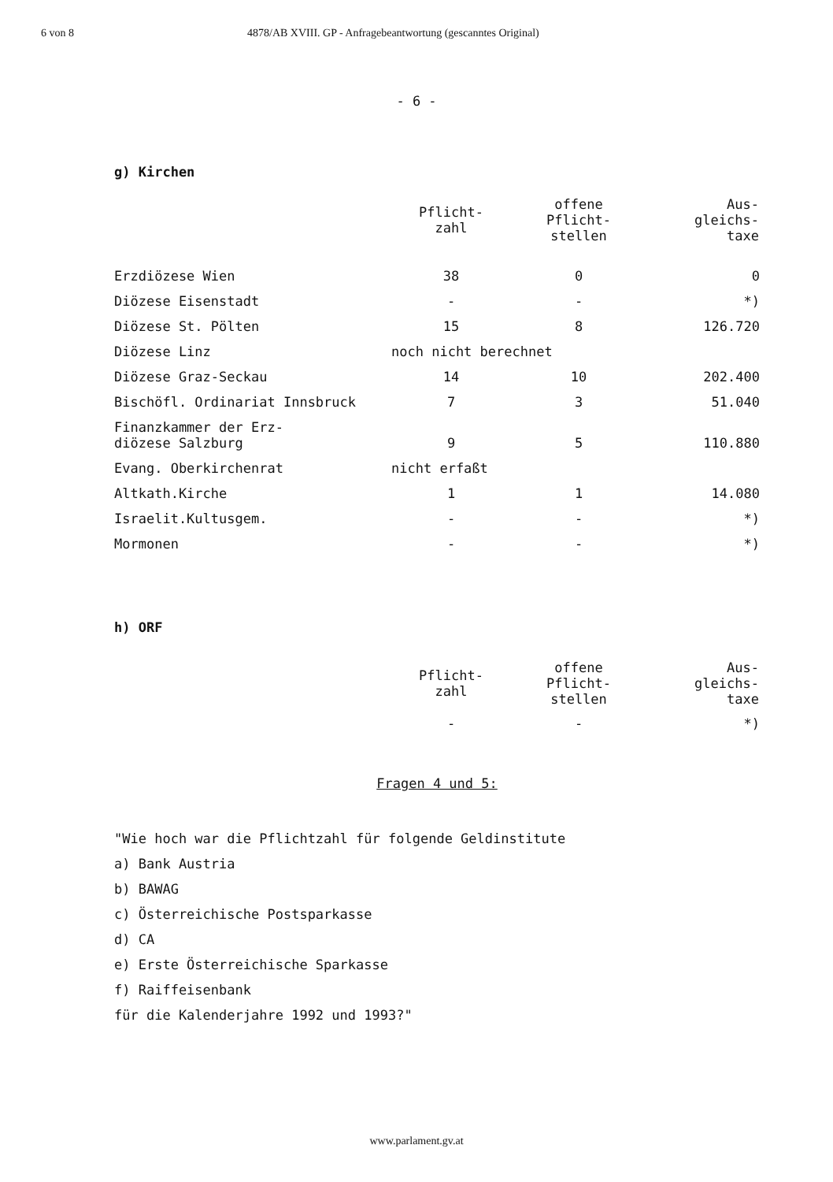6 von 8 4878/AB XVIII. GP - Anfragebeantwortung (gescanntes Original)
- 6 -
g) Kirchen
| | Pflicht- zahl | offene Pflicht- stellen | Aus- gleichs- taxe |
| --- | --- | --- | --- |
| Erzdiözese Wien | 38 | 0 | 0 |
| Diözese Eisenstadt | - | - | *) |
| Diözese St. Pölten | 15 | 8 | 126.720 |
| Diözese Linz | noch nicht berechnet | | |
| Diözese Graz-Seckau | 14 | 10 | 202.400 |
| Bischöfl. Ordinariat Innsbruck | 7 | 3 | 51.040 |
| Finanzkammer der Erz- diözese Salzburg | 9 | 5 | 110.880 |
| Evang. Oberkirchenrat | nicht erfaßt | | |
| Altkath.Kirche | 1 | 1 | 14.080 |
| Israelit.Kultusgem. | - | - | *) |
| Mormonen | - | - | *) |
h) ORF
| | Pflicht- zahl | offene Pflicht- stellen | Aus- gleichs- taxe |
| --- | --- | --- | --- |
| | - | - | *) |
Fragen 4 und 5:
"Wie hoch war die Pflichtzahl für folgende Geldinstitute
a) Bank Austria
b) BAWAG
c) Österreichische Postsparkasse
d) CA
e) Erste Österreichische Sparkasse
f) Raiffeisenbank
für die Kalenderjahre 1992 und 1993?"
www.parlament.gv.at